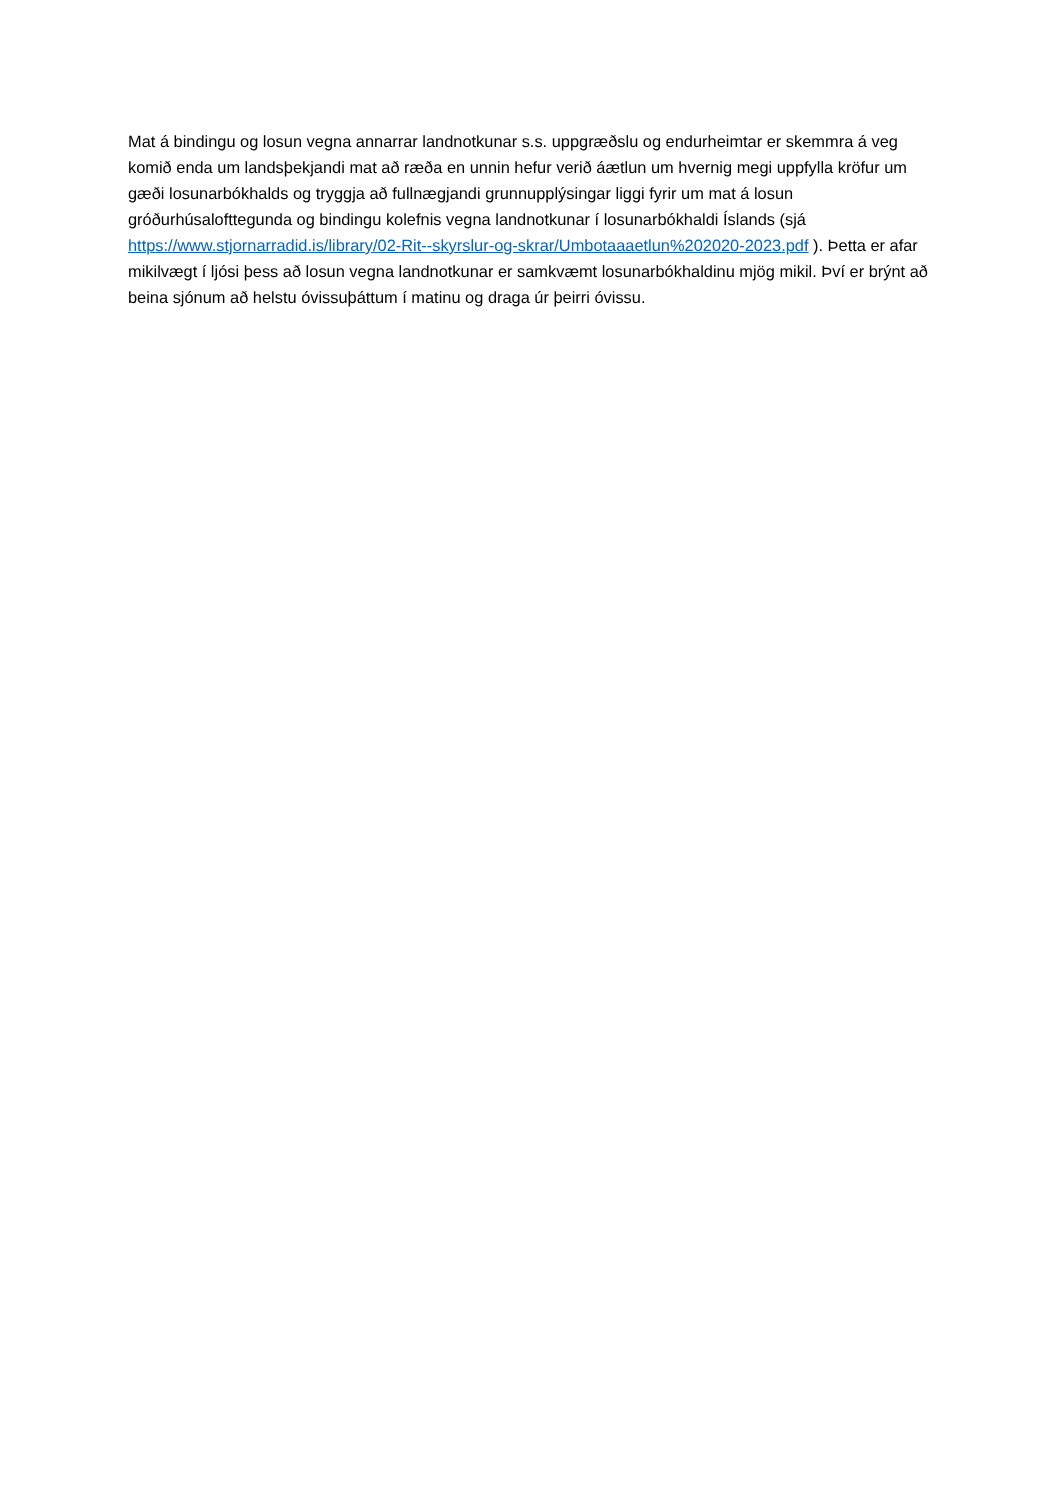Mat á bindingu og losun vegna annarrar landnotkunar s.s. uppgræðslu og endurheimtar er skemmra á veg komið enda um landsþekjandi mat að ræða en unnin hefur verið áætlun um hvernig megi uppfylla kröfur um gæði losunarbókhalds og tryggja að fullnægjandi grunnupplýsingar liggi fyrir um mat á losun gróðurhúsalofttegunda og bindingu kolefnis vegna landnotkunar í losunarbókhaldi Íslands (sjá https://www.stjornarradid.is/library/02-Rit--skyrslur-og-skrar/Umbotaaaetlun%202020-2023.pdf ). Þetta er afar mikilvægt í ljósi þess að losun vegna landnotkunar er samkvæmt losunarbókhaldinu mjög mikil. Því er brýnt að beina sjónum að helstu óvissuþáttum í matinu og draga úr þeirri óvissu.